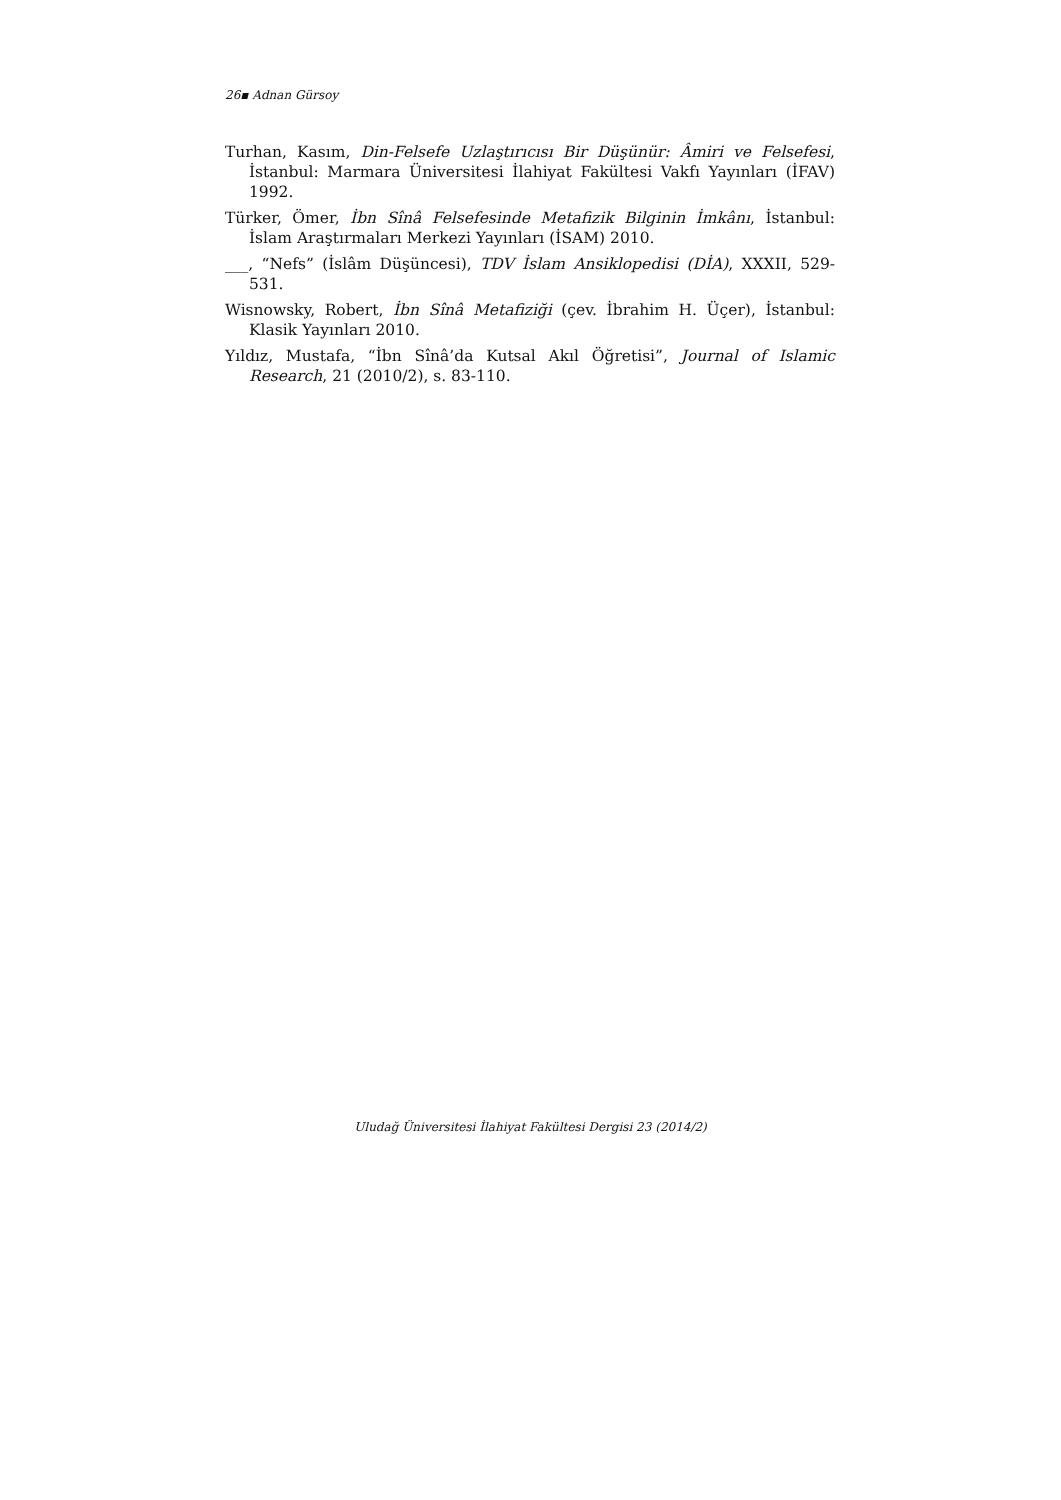26▪ Adnan Gürsoy
Turhan, Kasım, Din-Felsefe Uzlaştırıcısı Bir Düşünür: Âmiri ve Felsefesi, İstanbul: Marmara Üniversitesi İlahiyat Fakültesi Vakfı Yayınları (İFAV) 1992.
Türker, Ömer, İbn Sînâ Felsefesinde Metafizik Bilginin İmkânı, İstanbul: İslam Araştırmaları Merkezi Yayınları (İSAM) 2010.
___, “Nefs” (İslâm Düşüncesi), TDV İslam Ansiklopedisi (DİA), XXXII, 529-531.
Wisnowsky, Robert, İbn Sînâ Metafiziği (çev. İbrahim H. Üçer), İstanbul: Klasik Yayınları 2010.
Yıldız, Mustafa, “İbn Sînâ’da Kutsal Akıl Öğretisi”, Journal of Islamic Research, 21 (2010/2), s. 83-110.
Uludağ Üniversitesi İlahiyat Fakültesi Dergisi 23 (2014/2)